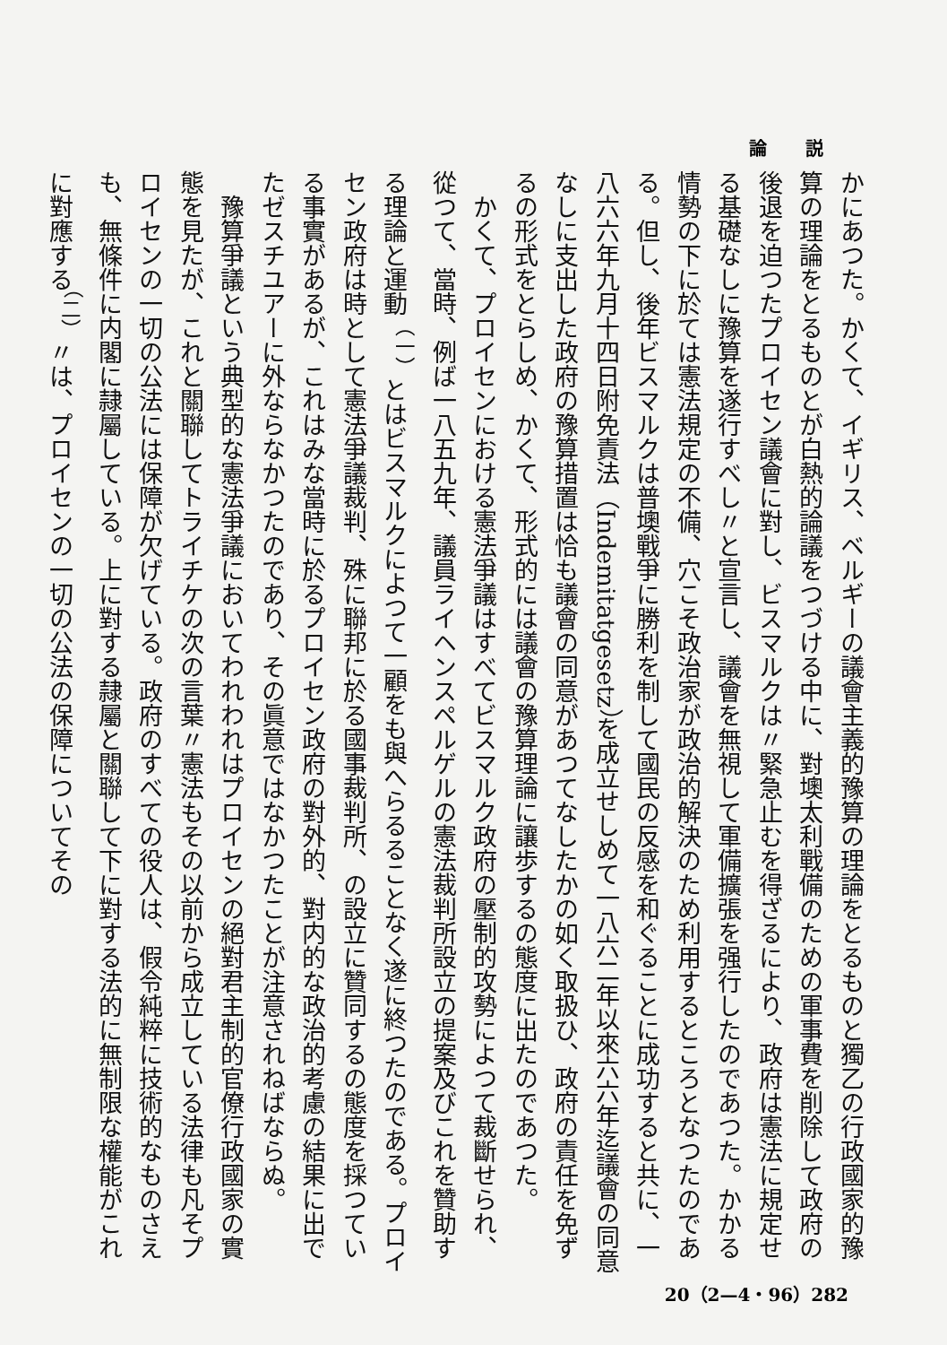論 説
かにあつた。かくて、イギリス、ベルギーの議會主義的豫算の理論をとるものと獨乙の行政國家的豫算の理論をとるものとが白熱的論議をつづける中に、對墺太利戰備のための軍事費を削除して政府の後退を迫つたプロイセン議會に對し、ビスマルクは〃緊急止むを得ざるにより、政府は憲法に規定せる基礎なしに豫算を遂行すべし〃と宣言し、議會を無視して軍備擴張を强行したのであつた。かかる情勢の下に於ては憲法規定の不備、穴こそ政治家が政治的解決のため利用するところとなつたのである。但し、後年ビスマルクは普墺戰爭に勝利を制して國民の反感を和ぐることに成功すると共に、一八六六年九月十四日附免責法（Indemitatgesetz）を成立せしめて一八六二年以來六六年迄議會の同意なしに支出した政府の豫算措置は恰も議會の同意があつてなしたかの如く取扱ひ、政府の責任を免ずるの形式をとらしめ、かくて、形式的には議會の豫算理論に讓歩するの態度に出たのであつた。
かくて、プロイセンにおける憲法爭議はすべてビスマルク政府の壓制的攻勢によつて裁斷せられ、從つて、當時、例ば一八五九年、議員ライヘンスペルゲルの憲法裁判所設立の提案及びこれを贊助する理論と運動<sup>（一）</sup>とはビスマルクによつて一顧をも與へらるることなく遂に終つたのである。プロイセン政府は時として憲法爭議裁判、殊に聯邦に於る國事裁判所、の設立に贊同するの態度を採つている事實があるが、これはみな當時に於るプロイセン政府の對外的、對内的な政治的考慮の結果に出でたゼスチユアーに外ならなかつたのであり、その眞意ではなかつたことが注意されねばならぬ。
豫算爭議という典型的な憲法爭議においてわれわれはプロイセンの絕對君主制的官僚行政國家の實態を見たが、これと關聯してトライチケの次の言葉〃憲法もその以前から成立している法律も凡そプロイセンの一切の公法には保障が欠げている。政府のすべての役人は、假令純粹に技術的なものさえも、無條件に内閣に隷屬している。上に對する隷屬と關聯して下に對する法的に無制限な權能がこれに對應する<sup>（二）</sup>〃は、プロイセンの一切の公法の保障についてその
20（2—4・96）282